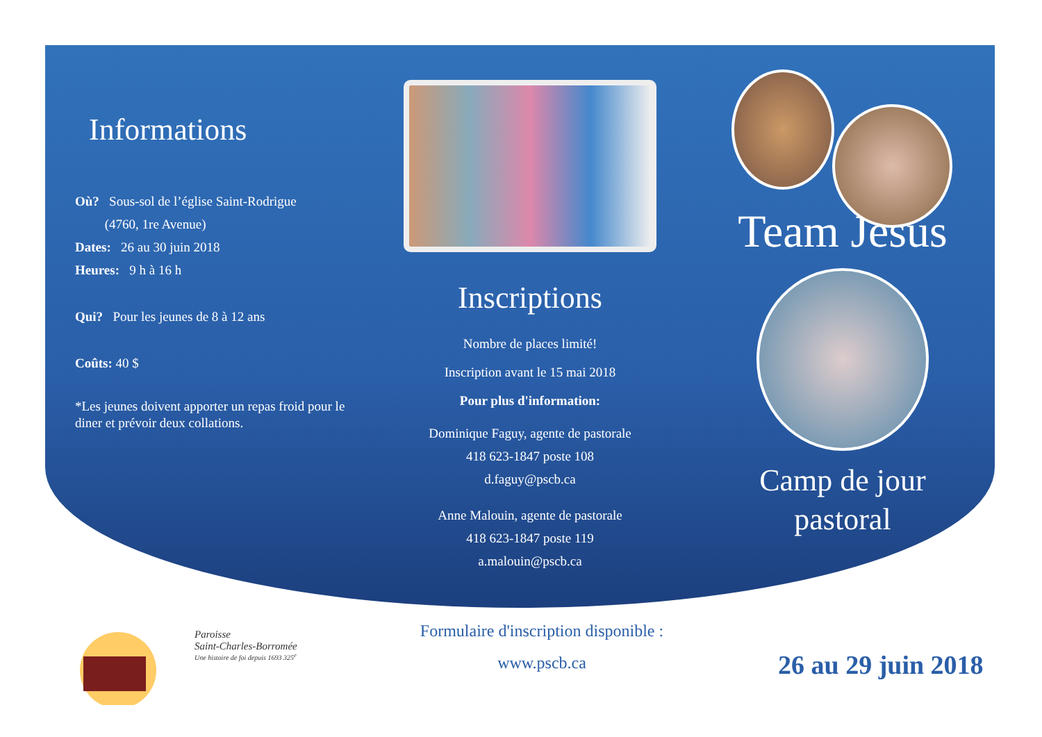Informations
Où? Sous-sol de l’église Saint-Rodrigue
(4760, 1re Avenue)
Dates: 26 au 30 juin 2018
Heures: 9 h à 16 h
Qui? Pour les jeunes de 8 à 12 ans
Coûts: 40 $
*Les jeunes doivent apporter un repas froid pour le diner et prévoir deux collations.
Inscriptions
Nombre de places limité!
Inscription avant le 15 mai 2018
Pour plus d'information:
Dominique Faguy, agente de pastorale
418 623-1847 poste 108
d.faguy@pscb.ca
Anne Malouin, agente de pastorale
418 623-1847 poste 119
a.malouin@pscb.ca
Team Jésus
Camp de jour
pastoral
Paroisse
Saint-Charles-Borromée
Une histoire de foi depuis 1693 325<sup>e</sup>
Formulaire d'inscription disponible :
www.pscb.ca
26 au 29 juin 2018